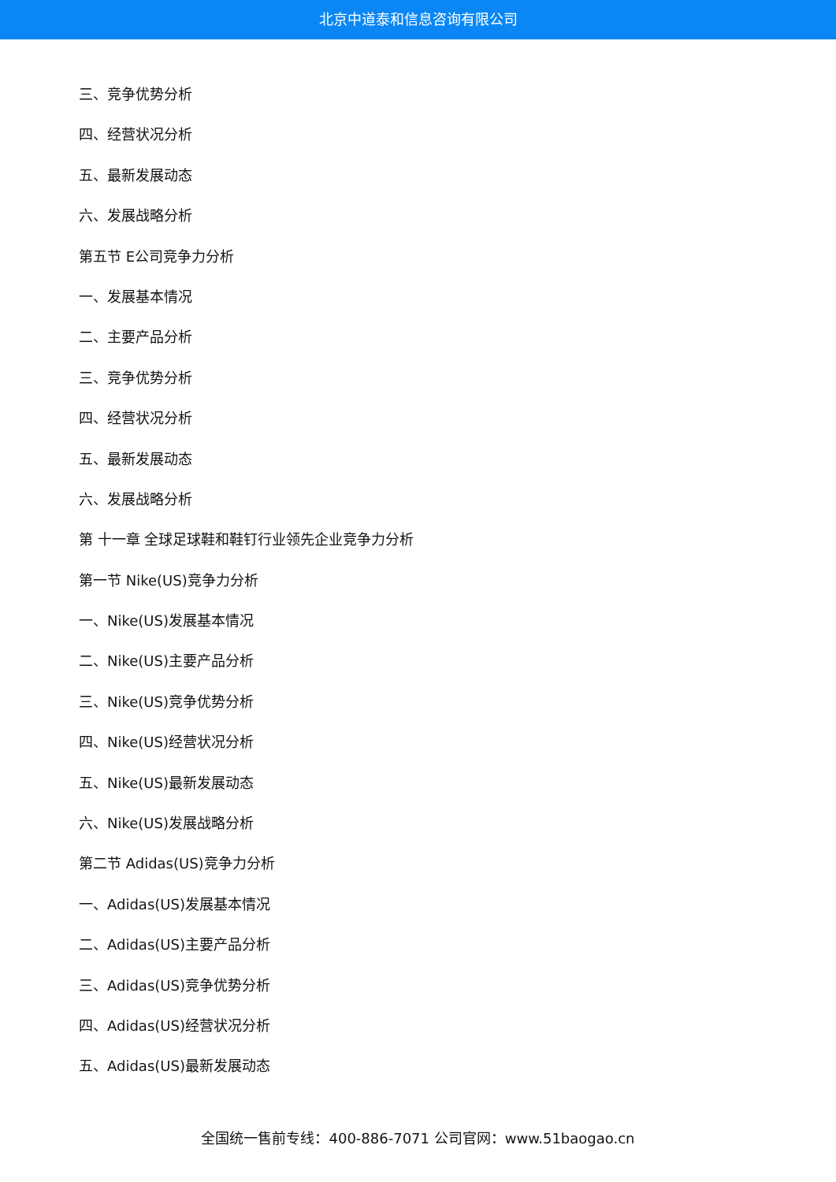北京中道泰和信息咨询有限公司
三、竞争优势分析
四、经营状况分析
五、最新发展动态
六、发展战略分析
第五节 E公司竞争力分析
一、发展基本情况
二、主要产品分析
三、竞争优势分析
四、经营状况分析
五、最新发展动态
六、发展战略分析
第 十一章 全球足球鞋和鞋钉行业领先企业竞争力分析
第一节 Nike(US)竞争力分析
一、Nike(US)发展基本情况
二、Nike(US)主要产品分析
三、Nike(US)竞争优势分析
四、Nike(US)经营状况分析
五、Nike(US)最新发展动态
六、Nike(US)发展战略分析
第二节 Adidas(US)竞争力分析
一、Adidas(US)发展基本情况
二、Adidas(US)主要产品分析
三、Adidas(US)竞争优势分析
四、Adidas(US)经营状况分析
五、Adidas(US)最新发展动态
全国统一售前专线：400-886-7071 公司官网：www.51baogao.cn